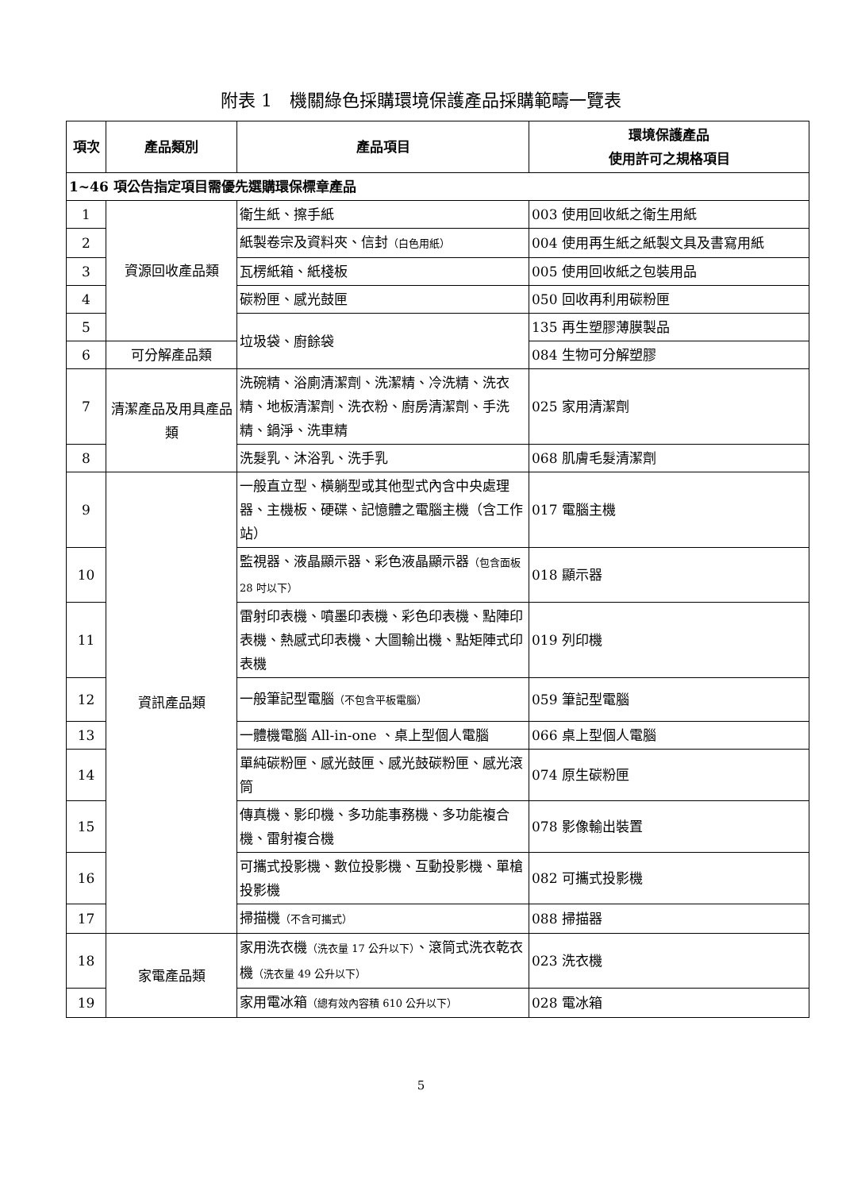附表 1　機關綠色採購環境保護產品採購範疇一覽表
| 項次 | 產品類別 | 產品項目 | 環境保護產品 使用許可之規格項目 |
| --- | --- | --- | --- |
| 1~46 項公告指定項目需優先選購環保標章產品 | | | |
| 1 | 資源回收產品類 | 衛生紙、擦手紙 | 003 使用回收紙之衛生用紙 |
| 2 | | 紙製卷宗及資料夾、信封 （白色用紙） | 004 使用再生紙之紙製文具及書寫用紙 |
| 3 | | 瓦楞紙箱、紙棧板 | 005 使用回收紙之包裝用品 |
| 4 | | 碳粉匣、感光鼓匣 | 050 回收再利用碳粉匣 |
| 5 | | 垃圾袋、廚餘袋 | 135 再生塑膠薄膜製品 |
| 6 | 可分解產品類 | | 084 生物可分解塑膠 |
| 7 | 清潔產品及用具產品類 | 洗碗精、浴廁清潔劑、洗潔精、冷洗精、洗衣精、地板清潔劑、洗衣粉、廚房清潔劑、手洗精、鍋淨、洗車精 | 025 家用清潔劑 |
| 8 | | 洗髮乳、沐浴乳、洗手乳 | 068 肌膚毛髮清潔劑 |
| 9 | 資訊產品類 | 一般直立型、橫躺型或其他型式內含中央處理器、主機板、硬碟、記憶體之電腦主機（含工作站） | 017 電腦主機 |
| 10 | | 監視器、液晶顯示器、彩色液晶顯示器 （包含面板 28 吋以下） | 018 顯示器 |
| 11 | | 雷射印表機、噴墨印表機、彩色印表機、點陣印表機、熱感式印表機、大圖輸出機、點矩陣式印表機 | 019 列印機 |
| 12 | | 一般筆記型電腦 （不包含平板電腦） | 059 筆記型電腦 |
| 13 | | 一體機電腦 All-in-one 、桌上型個人電腦 | 066 桌上型個人電腦 |
| 14 | | 單純碳粉匣、感光鼓匣、感光鼓碳粉匣、感光滾筒 | 074 原生碳粉匣 |
| 15 | | 傳真機、影印機、多功能事務機、多功能複合機、雷射複合機 | 078 影像輸出裝置 |
| 16 | | 可攜式投影機、數位投影機、互動投影機、單槍投影機 | 082 可攜式投影機 |
| 17 | | 掃描機 （不含可攜式） | 088 掃描器 |
| 18 | 家電產品類 | 家用洗衣機 （洗衣量 17 公升以下） 、滾筒式洗衣乾衣機 （洗衣量 49 公升以下） | 023 洗衣機 |
| 19 | | 家用電冰箱 （總有效內容積 610 公升以下） | 028 電冰箱 |
5